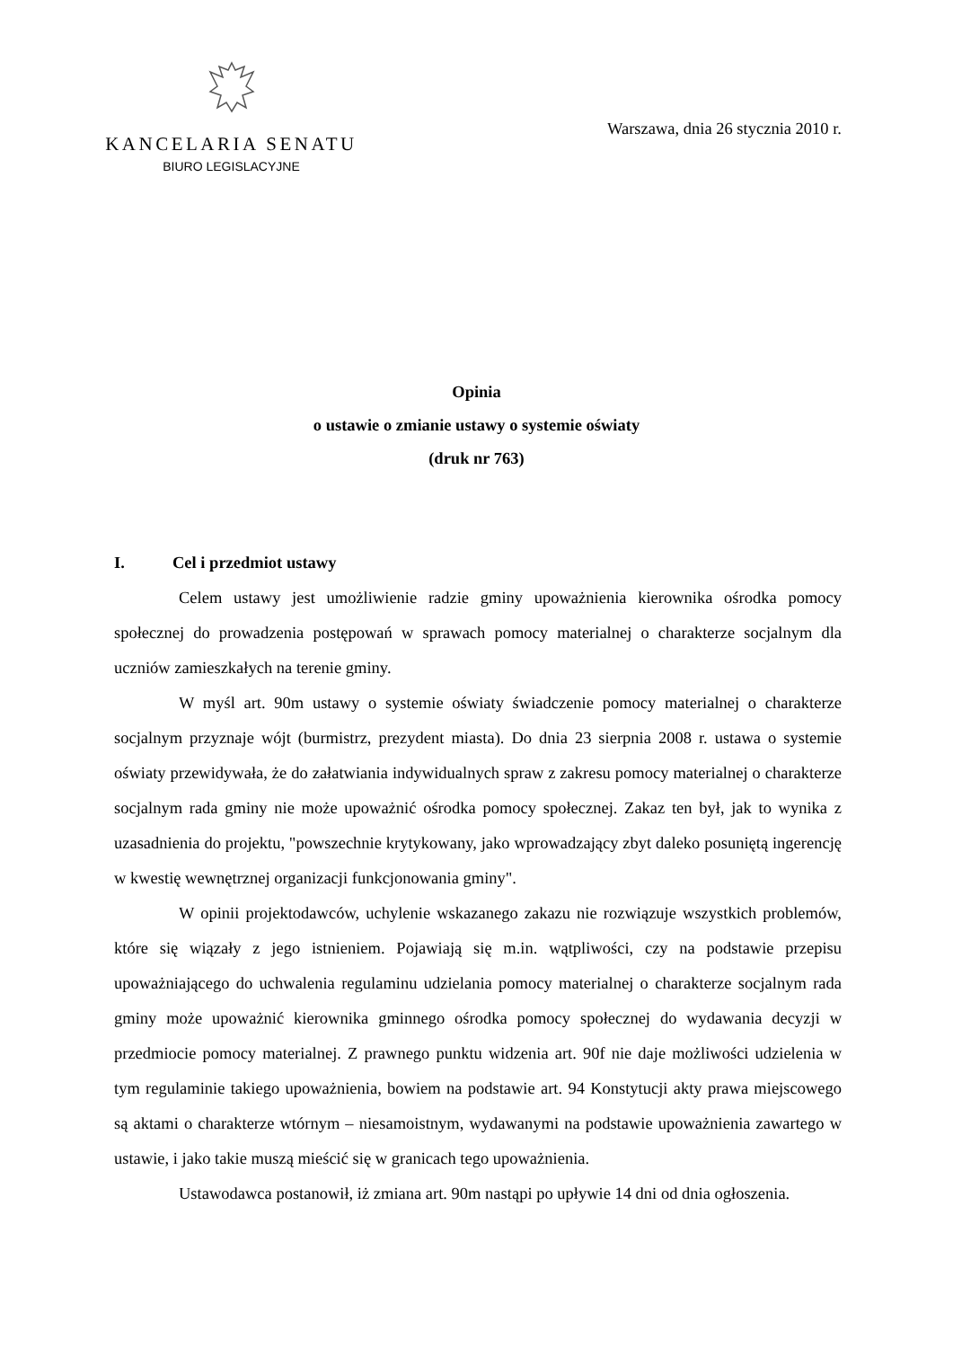KANCELARIA SENATU
BIURO LEGISLACYJNE
Warszawa, dnia 26 stycznia 2010 r.
Opinia
o ustawie o zmianie ustawy o systemie oświaty
(druk nr 763)
I. Cel i przedmiot ustawy
Celem ustawy jest umożliwienie radzie gminy upoważnienia kierownika ośrodka pomocy społecznej do prowadzenia postępowań w sprawach pomocy materialnej o charakterze socjalnym dla uczniów zamieszkałych na terenie gminy.
W myśl art. 90m ustawy o systemie oświaty świadczenie pomocy materialnej o charakterze socjalnym przyznaje wójt (burmistrz, prezydent miasta). Do dnia 23 sierpnia 2008 r. ustawa o systemie oświaty przewidywała, że do załatwiania indywidualnych spraw z zakresu pomocy materialnej o charakterze socjalnym rada gminy nie może upoważnić ośrodka pomocy społecznej. Zakaz ten był, jak to wynika z uzasadnienia do projektu, "powszechnie krytykowany, jako wprowadzający zbyt daleko posuniętą ingerencję w kwestię wewnętrznej organizacji funkcjonowania gminy".
W opinii projektodawców, uchylenie wskazanego zakazu nie rozwiązuje wszystkich problemów, które się wiązały z jego istnieniem. Pojawiają się m.in. wątpliwości, czy na podstawie przepisu upoważniającego do uchwalenia regulaminu udzielania pomocy materialnej o charakterze socjalnym rada gminy może upoważnić kierownika gminnego ośrodka pomocy społecznej do wydawania decyzji w przedmiocie pomocy materialnej. Z prawnego punktu widzenia art. 90f nie daje możliwości udzielenia w tym regulaminie takiego upoważnienia, bowiem na podstawie art. 94 Konstytucji akty prawa miejscowego są aktami o charakterze wtórnym – niesamoistnym, wydawanymi na podstawie upoważnienia zawartego w ustawie, i jako takie muszą mieścić się w granicach tego upoważnienia.
Ustawodawca postanowił, iż zmiana art. 90m nastąpi po upływie 14 dni od dnia ogłoszenia.